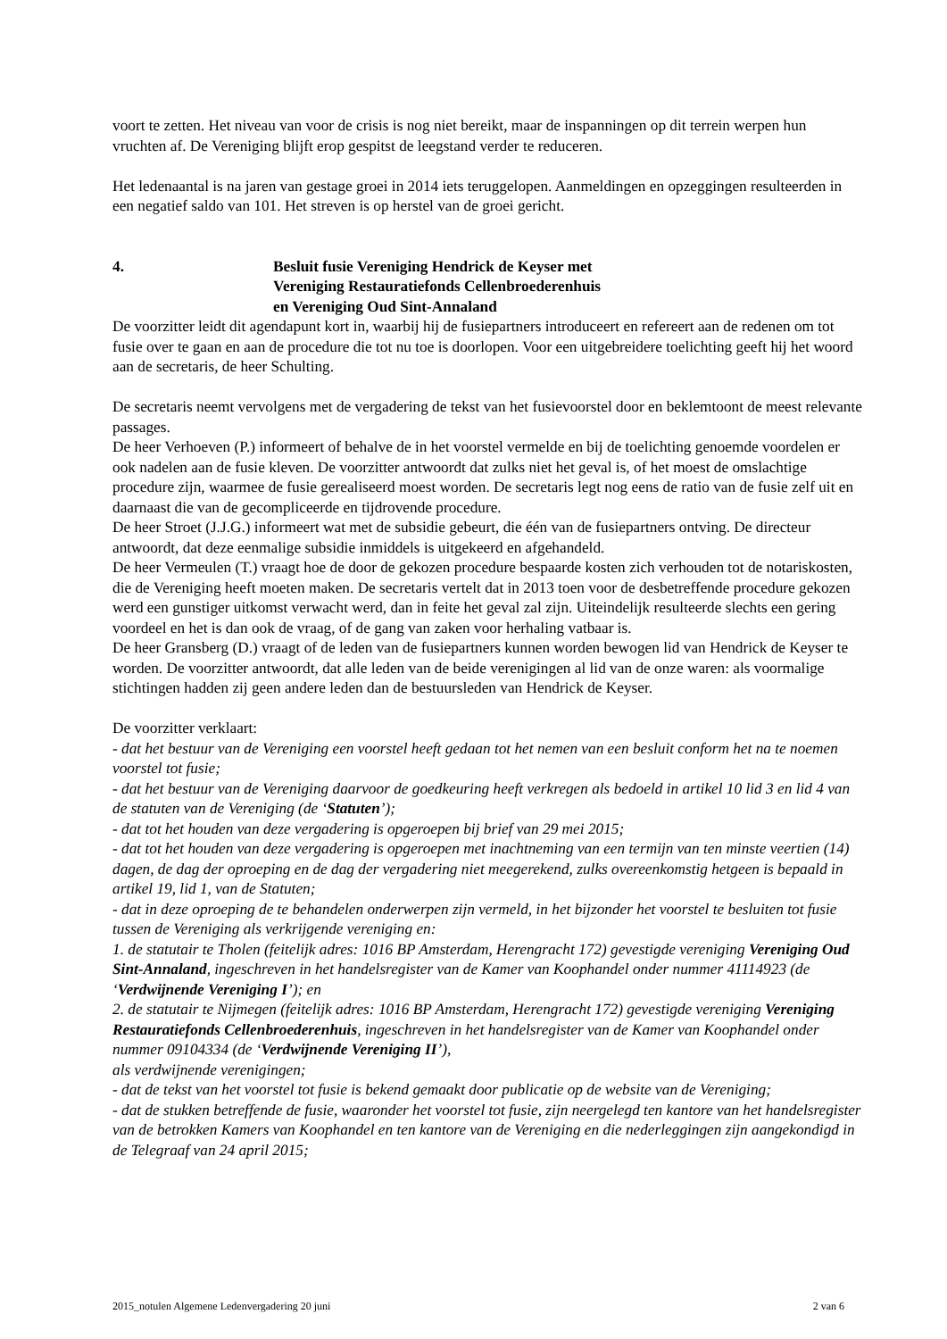voort te zetten. Het niveau van voor de crisis is nog niet bereikt, maar de inspanningen op dit terrein werpen hun vruchten af. De Vereniging blijft erop gespitst de leegstand verder te reduceren.
Het ledenaantal is na jaren van gestage groei in 2014 iets teruggelopen. Aanmeldingen en opzeggingen resulteerden in een negatief saldo van 101. Het streven is op herstel van de groei gericht.
4. Besluit fusie Vereniging Hendrick de Keyser met
Vereniging Restauratiefonds Cellenbroederenhuis
en Vereniging Oud Sint-Annaland
De voorzitter leidt dit agendapunt kort in, waarbij hij de fusiepartners introduceert en refereert aan de redenen om tot fusie over te gaan en aan de procedure die tot nu toe is doorlopen. Voor een uitgebreidere toelichting geeft hij het woord aan de secretaris, de heer Schulting.
De secretaris neemt vervolgens met de vergadering de tekst van het fusievoorstel door en beklemtoont de meest relevante passages.
De heer Verhoeven (P.) informeert of behalve de in het voorstel vermelde en bij de toelichting genoemde voordelen er ook nadelen aan de fusie kleven. De voorzitter antwoordt dat zulks niet het geval is, of het moest de omslachtige procedure zijn, waarmee de fusie gerealiseerd moest worden. De secretaris legt nog eens de ratio van de fusie zelf uit en daarnaast die van de gecompliceerde en tijdrovende procedure.
De heer Stroet (J.J.G.) informeert wat met de subsidie gebeurt, die één van de fusiepartners ontving. De directeur antwoordt, dat deze eenmalige subsidie inmiddels is uitgekeerd en afgehandeld.
De heer Vermeulen (T.) vraagt hoe de door de gekozen procedure bespaarde kosten zich verhouden tot de notariskosten, die de Vereniging heeft moeten maken. De secretaris vertelt dat in 2013 toen voor de desbetreffende procedure gekozen werd een gunstiger uitkomst verwacht werd, dan in feite het geval zal zijn. Uiteindelijk resulteerde slechts een gering voordeel en het is dan ook de vraag, of de gang van zaken voor herhaling vatbaar is.
De heer Gransberg (D.) vraagt of de leden van de fusiepartners kunnen worden bewogen lid van Hendrick de Keyser te worden. De voorzitter antwoordt, dat alle leden van de beide verenigingen al lid van de onze waren: als voormalige stichtingen hadden zij geen andere leden dan de bestuursleden van Hendrick de Keyser.
De voorzitter verklaart:
- dat het bestuur van de Vereniging een voorstel heeft gedaan tot het nemen van een besluit conform het na te noemen voorstel tot fusie;
- dat het bestuur van de Vereniging daarvoor de goedkeuring heeft verkregen als bedoeld in artikel 10 lid 3 en lid 4 van de statuten van de Vereniging (de ‘Statuten’);
- dat tot het houden van deze vergadering is opgeroepen bij brief van 29 mei 2015;
- dat tot het houden van deze vergadering is opgeroepen met inachtneming van een termijn van ten minste veertien (14) dagen, de dag der oproeping en de dag der vergadering niet meegerekend, zulks overeenkomstig hetgeen is bepaald in artikel 19, lid 1, van de Statuten;
- dat in deze oproeping de te behandelen onderwerpen zijn vermeld, in het bijzonder het voorstel te besluiten tot fusie tussen de Vereniging als verkrijgende vereniging en:
1. de statutair te Tholen (feitelijk adres: 1016 BP Amsterdam, Herengracht 172) gevestigde vereniging Vereniging Oud Sint-Annaland, ingeschreven in het handelsregister van de Kamer van Koophandel onder nummer 41114923 (de ‘Verdwijnende Vereniging I’); en
2. de statutair te Nijmegen (feitelijk adres: 1016 BP Amsterdam, Herengracht 172) gevestigde vereniging Vereniging Restauratiefonds Cellenbroederenhuis, ingeschreven in het handelsregister van de Kamer van Koophandel onder nummer 09104334 (de ‘Verdwijnende Vereniging II’),
als verdwijnende verenigingen;
- dat de tekst van het voorstel tot fusie is bekend gemaakt door publicatie op de website van de Vereniging;
- dat de stukken betreffende de fusie, waaronder het voorstel tot fusie, zijn neergelegd ten kantore van het handelsregister van de betrokken Kamers van Koophandel en ten kantore van de Vereniging en die nederleggingen zijn aangekondigd in de Telegraaf van 24 april 2015;
2015_notulen Algemene Ledenvergadering 20 juni 2 van 6